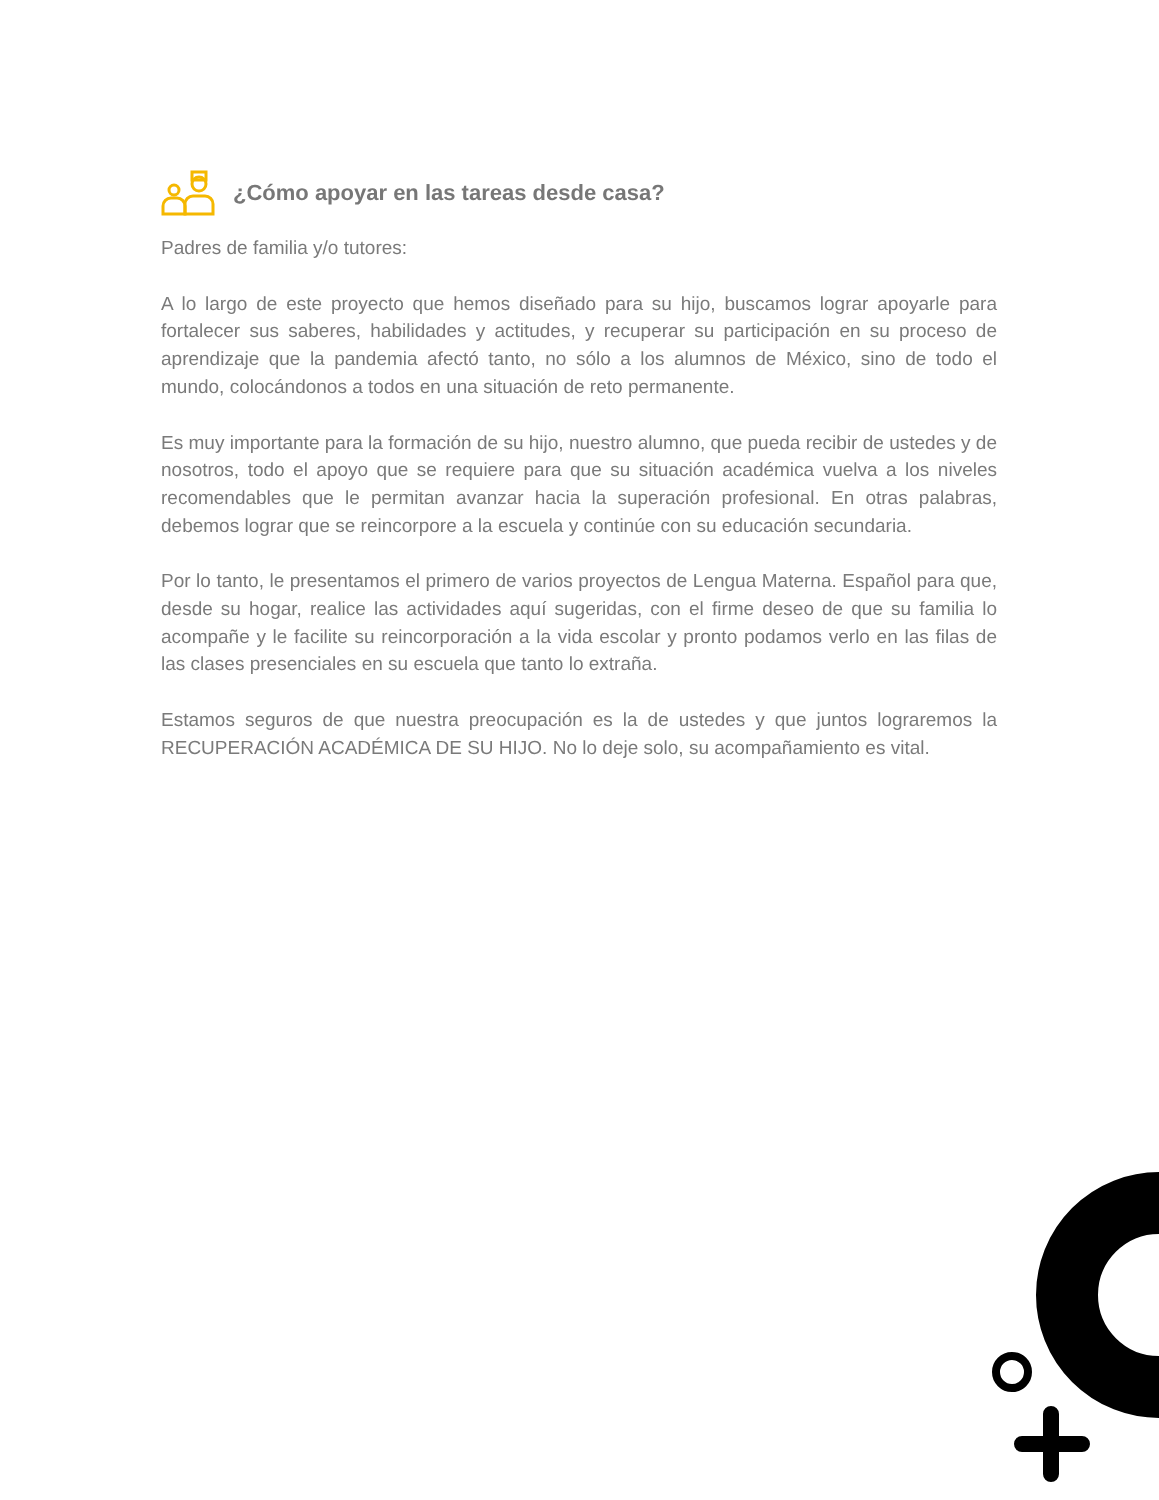¿Cómo apoyar en las tareas desde casa?
Padres de familia y/o tutores:
A lo largo de este proyecto que hemos diseñado para su hijo, buscamos lograr apoyarle para fortalecer sus saberes, habilidades y actitudes, y recuperar su participación en su proceso de aprendizaje que la pandemia afectó tanto, no sólo a los alumnos de México, sino de todo el mundo, colocándonos a todos en una situación de reto permanente.
Es muy importante para la formación de su hijo, nuestro alumno, que pueda recibir de ustedes y de nosotros, todo el apoyo que se requiere para que su situación académica vuelva a los niveles recomendables que le permitan avanzar hacia la superación profesional. En otras palabras, debemos lograr que se reincorpore a la escuela y continúe con su educación secundaria.
Por lo tanto, le presentamos el primero de varios proyectos de Lengua Materna. Español para que, desde su hogar, realice las actividades aquí sugeridas, con el firme deseo de que su familia lo acompañe y le facilite su reincorporación a la vida escolar y pronto podamos verlo en las filas de las clases presenciales en su escuela que tanto lo extraña.
Estamos seguros de que nuestra preocupación es la de ustedes y que juntos lograremos la RECUPERACIÓN ACADÉMICA DE SU HIJO. No lo deje solo, su acompañamiento es vital.